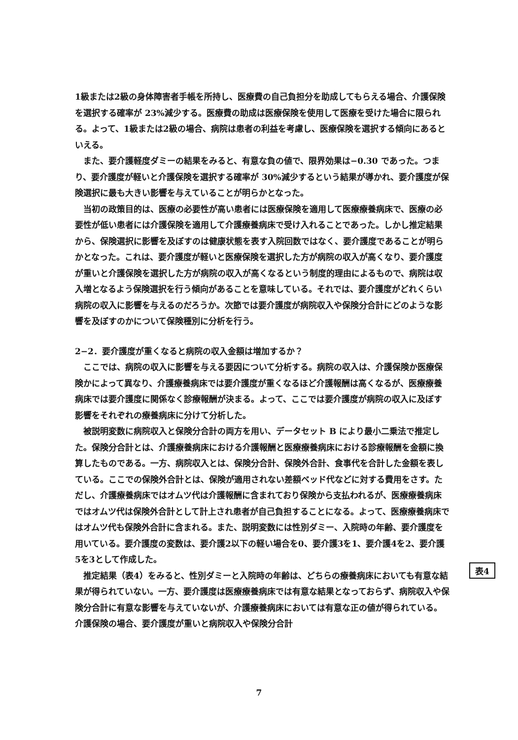1級または2級の身体障害者手帳を所持し、医療費の自己負担分を助成してもらえる場合、介護保険を選択する確率が 23%減少する。医療費の助成は医療保険を使用して医療を受けた場合に限られる。よって、1級または2級の場合、病院は患者の利益を考慮し、医療保険を選択する傾向にあるといえる。
また、要介護軽度ダミーの結果をみると、有意な負の値で、限界効果は−0.30 であった。つまり、要介護度が軽いと介護保険を選択する確率が 30%減少するという結果が導かれ、要介護度が保険選択に最も大きい影響を与えていることが明らかとなった。
当初の政策目的は、医療の必要性が高い患者には医療保険を適用して医療療養病床で、医療の必要性が低い患者には介護保険を適用して介護療養病床で受け入れることであった。しかし推定結果から、保険選択に影響を及ぼすのは健康状態を表す入院回数ではなく、要介護度であることが明らかとなった。これは、要介護度が軽いと医療保険を選択した方が病院の収入が高くなり、要介護度が重いと介護保険を選択した方が病院の収入が高くなるという制度的理由によるもので、病院は収入増となるよう保険選択を行う傾向があることを意味している。それでは、要介護度がどれくらい病院の収入に影響を与えるのだろうか。次節では要介護度が病院収入や保険分合計にどのような影響を及ぼすのかについて保険種別に分析を行う。
2−2．要介護度が重くなると病院の収入金額は増加するか？
ここでは、病院の収入に影響を与える要因について分析する。病院の収入は、介護保険か医療保険かによって異なり、介護療養病床では要介護度が重くなるほど介護報酬は高くなるが、医療療養病床では要介護度に関係なく診療報酬が決まる。よって、ここでは要介護度が病院の収入に及ぼす影響をそれぞれの療養病床に分けて分析した。
被説明変数に病院収入と保険分合計の両方を用い、データセット B により最小二乗法で推定した。保険分合計とは、介護療養病床における介護報酬と医療療養病床における診療報酬を金額に換算したものである。一方、病院収入とは、保険分合計、保険外合計、食事代を合計した金額を表している。ここでの保険外合計とは、保険が適用されない差額ベッド代などに対する費用をさす。ただし、介護療養病床ではオムツ代は介護報酬に含まれており保険から支払われるが、医療療養病床ではオムツ代は保険外合計として計上され患者が自己負担することになる。よって、医療療養病床ではオムツ代も保険外合計に含まれる。また、説明変数には性別ダミー、入院時の年齢、要介護度を用いている。要介護度の変数は、要介護2以下の軽い場合を0、要介護3を1、要介護4を2、要介護5を3として作成した。
推定結果（表4）をみると、性別ダミーと入院時の年齢は、どちらの療養病床においても有意な結果が得られていない。一方、要介護度は医療療養病床では有意な結果となっておらず、病院収入や保険分合計に有意な影響を与えていないが、介護療養病床においては有意な正の値が得られている。介護保険の場合、要介護度が重いと病院収入や保険分合計
表4
7